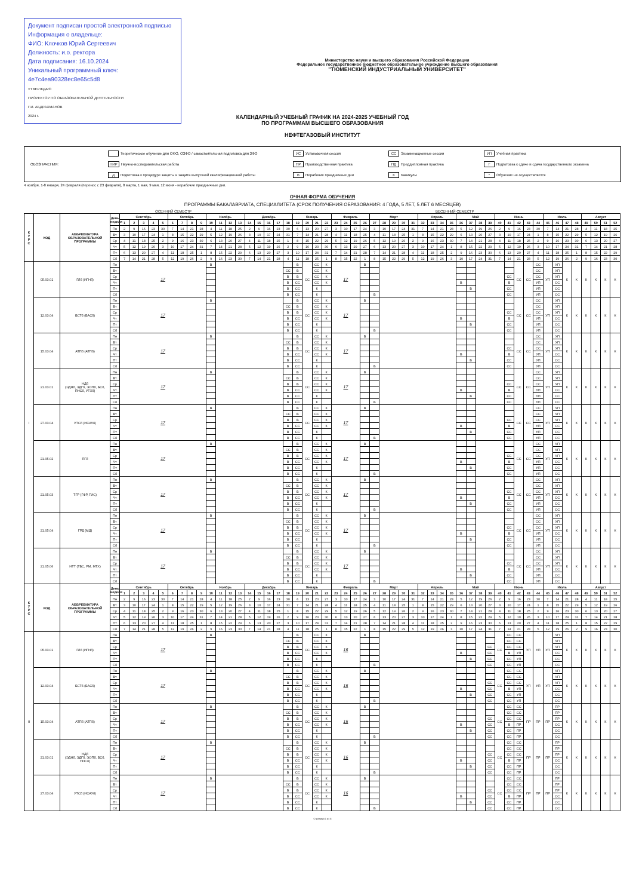Документ подписан простой электронной подписью
Информация о владельце:
ФИО: Клочков Юрий Сергеевич
Должность: и.о. ректора
Дата подписания: 16.10.2024
Уникальный программный ключ:
4e7c4ea90328ec8e65c5d8
УТВЕРЖДАЮ
ПРОРЕКТОР ПО ОБРАЗОВАТЕЛЬНОЙ ДЕЯТЕЛЬНОСТИ
Г.И. АБДРАХМАНОВ
2024 г.
Министерство науки и высшего образования Российской Федерации
Федеральное государственное бюджетное образовательное учреждение высшего образования
"ТЮМЕНСКИЙ ИНДУСТРИАЛЬНЫЙ УНИВЕРСИТЕТ"
КАЛЕНДАРНЫЙ УЧЕБНЫЙ ГРАФИК НА 2024-2025 УЧЕБНЫЙ ГОД
ПО ПРОГРАММАМ ВЫСШЕГО ОБРАЗОВАНИЯ
НЕФТЕГАЗОВЫЙ ИНСТИТУТ
Теоретическое обучение для ОФО, ОЗФО / самостоятельная подготовка для ЗФО
УС Установочная сессия
СС Экзаменационные сессии
УП Учебная практика
ОБОЗНАЧЕНИЯ:
НИР Научно-исследовательская работа
ПР Производственная практика
ПД Преддипломная практика
Г Подготовка к сдаче и сдача государственного экзамена
Д Подготовка к процедуре защиты и защита выпускной квалификационной работы
В Нерабочие праздничные дни
К Каникулы
* Обучение не осуществляется
4 ноября, 1-8 января, 24 февраля (перенос с 23 февраля), 8 марта, 1 мая, 9 мая, 12 июня - нерабочие праздничные дни.
ОЧНАЯ ФОРМА ОБУЧЕНИЯ
ПРОГРАММЫ БАКАЛАВРИАТА, СПЕЦИАЛИТЕТА (СРОК ПОЛУЧЕНИЯ ОБРАЗОВАНИЯ: 4 ГОДА, 5 ЛЕТ, 5 ЛЕТ 6 МЕСЯЦЕВ)
ОСЕННИЙ СЕМЕСТР ВЕСЕННИЙ СЕМЕСТР
| К У Р С | КОД | АББРЕВИАТУРА ОБРАЗОВАТЕЛЬНОЙ ПРОГРАММЫ | День недели | Сентябрь | | | | | Октябрь | | | | Ноябрь | | | | Декабрь | | | | | Январь | | | | Февраль | | | | Март | | | | | Апрель | | | | Май | | | | Июнь | | | | | Июль | | | | Август | | | |
| --- | --- | --- | --- | --- | --- | --- | --- | --- | --- | --- | --- | --- | --- | --- | --- | --- | --- | --- | --- | --- | --- | --- | --- | --- | --- | --- | --- | --- | --- | --- | --- | --- | --- | --- | --- | --- | --- | --- | --- | --- | --- | --- | --- | --- | --- | --- | --- | --- | --- | --- | --- | --- | --- | --- | --- |
| | | | | 1 | 2 | 3 | 4 | 5 | 6 | 7 | 8 | 9 | 10 | 11 | 12 | 13 | 14 | 15 | 16 | 17 | 18 | 19 | 20 | 21 | 22 | 23 | 24 | 25 | 26 | 27 | 28 | 29 | 30 | 31 | 32 | 33 | 34 | 35 | 36 | 37 | 38 | 39 | 40 | 41 | 42 | 43 | 44 | 45 | 46 | 47 | 48 | 49 | 50 | 51 | 52 |
| | | | Пн | 2 | 9 | 16 | 23 | 30 | 7 | 14 | 21 | 28 | 4 | 11 | 18 | 25 | 2 | 9 | 16 | 23 | 30 | 6 | 13 | 20 | 27 | 3 | 10 | 17 | 24 | 3 | 10 | 17 | 24 | 31 | 7 | 14 | 21 | 28 | 5 | 12 | 19 | 26 | 2 | 9 | 16 | 23 | 30 | 7 | 14 | 21 | 28 | 4 | 11 | 18 | 25 |
| | | | Вт | 3 | 10 | 17 | 24 | 1 | 8 | 15 | 22 | 29 | 5 | 12 | 19 | 26 | 3 | 10 | 17 | 24 | 31 | 7 | 14 | 21 | 28 | 4 | 11 | 18 | 25 | 4 | 11 | 18 | 25 | 1 | 8 | 15 | 22 | 29 | 6 | 13 | 20 | 27 | 3 | 10 | 17 | 24 | 1 | 8 | 15 | 22 | 29 | 5 | 12 | 19 | 26 |
| | | | Ср | 4 | 11 | 18 | 25 | 2 | 9 | 16 | 23 | 30 | 6 | 13 | 20 | 27 | 4 | 11 | 18 | 25 | 1 | 8 | 15 | 22 | 29 | 5 | 12 | 19 | 26 | 5 | 12 | 19 | 26 | 2 | 9 | 16 | 23 | 30 | 7 | 14 | 21 | 28 | 4 | 11 | 18 | 25 | 2 | 9 | 16 | 23 | 30 | 6 | 13 | 20 | 27 |
| | | | Чт | 5 | 12 | 19 | 26 | 3 | 10 | 17 | 24 | 31 | 7 | 14 | 21 | 28 | 5 | 12 | 19 | 26 | 2 | 9 | 16 | 23 | 30 | 6 | 13 | 20 | 27 | 6 | 13 | 20 | 27 | 3 | 10 | 17 | 24 | 1 | 8 | 15 | 22 | 29 | 5 | 12 | 19 | 26 | 3 | 10 | 17 | 24 | 31 | 7 | 14 | 21 | 28 |
| | | | Пт | 6 | 13 | 20 | 27 | 4 | 11 | 18 | 25 | 1 | 8 | 15 | 22 | 29 | 6 | 13 | 20 | 27 | 3 | 10 | 17 | 24 | 31 | 7 | 14 | 21 | 28 | 7 | 14 | 21 | 28 | 4 | 11 | 18 | 25 | 2 | 9 | 16 | 23 | 30 | 6 | 13 | 20 | 27 | 4 | 11 | 18 | 25 | 1 | 8 | 15 | 22 | 29 |
| | | | Сб | 7 | 14 | 21 | 28 | 5 | 12 | 19 | 26 | 2 | 9 | 16 | 23 | 30 | 7 | 14 | 21 | 28 | 4 | 11 | 18 | 25 | 1 | 8 | 15 | 22 | 1 | 8 | 15 | 22 | 29 | 5 | 12 | 19 | 26 | 3 | 10 | 17 | 24 | 31 | 7 | 14 | 21 | 28 | 5 | 12 | 19 | 26 | 2 | 9 | 16 | 23 | 30 |
| I | 05.03.01 | ГЛб (ИГНб) | Пн | 17 | | | | | | | | | В | | | | | | | | | В | СС | СС | К | 17 | | | В | | | | | | | | | | | | | | | | СС | СС | СС | УП | УП | К | К | К | К | К | К |
| | | | Вт | | | | | | | | | | | | | | | | | | СС | В | | СС | К | | | | | | | | | | | | | | | | | | | | | | СС | | УП | | | | | | |
| | | | Ср | | | | | | | | | | | | | | | | | | В | В | | СС | К | | | | | | | | | | | | | | | | | | | СС | | | СС | | УП | | | | | | |
| | | | Чт | | | | | | | | | | | | | | | | | | В | СС | | СС | К | | | | | | | | | | | | | | В | | | | | В | | | УП | | СС | | | | | | |
| | | | Пт | | | | | | | | | | | | | | | | | | В | СС | | К | | | | | | | | | | | | | | | | В | | | | СС | | | УП | | СС | | | | | | |
| | | | Сб | | | | | | | | | | | | | | | | | | В | СС | | К | | | | | | В | | | | | | | | | | | | | | СС | | | УП | | СС | | | | | | |
| | 12.03.04 | БСТб (БАСб) | Пн | 17 | | | | | | | | | В | | | | | | | | | В | СС | СС | К | 17 | | | В | | | | | | | | | | | | | | | | СС | СС | СС | УП | УП | К | К | К | К | К | К |
| | | | Вт | | | | | | | | | | | | | | | | | | СС | В | | СС | К | | | | | | | | | | | | | | | | | | | | | | СС | | УП | | | | | | |
| | | | Ср | | | | | | | | | | | | | | | | | | В | В | | СС | К | | | | | | | | | | | | | | | | | | | СС | | | СС | | УП | | | | | | |
| | | | Чт | | | | | | | | | | | | | | | | | | В | СС | | СС | К | | | | | | | | | | | | | | В | | | | | В | | | УП | | СС | | | | | | |
| | | | Пт | | | | | | | | | | | | | | | | | | В | СС | | К | | | | | | | | | | | | | | | | В | | | | СС | | | УП | | СС | | | | | | |
| | | | Сб | | | | | | | | | | | | | | | | | | В | СС | | К | | | | | | В | | | | | | | | | | | | | | СС | | | УП | | СС | | | | | | |
| | 15.03.04 | АТПб (АТПб) | Пн | 17 | | | | | | | | | В | | | | | | | | | В | СС | СС | К | 17 | | | В | | | | | | | | | | | | | | | | СС | СС | СС | УП | УП | К | К | К | К | К | К |
| | | | Вт | | | | | | | | | | | | | | | | | | СС | В | | СС | К | | | | | | | | | | | | | | | | | | | | | | СС | | УП | | | | | | |
| | | | Ср | | | | | | | | | | | | | | | | | | В | В | | СС | К | | | | | | | | | | | | | | | | | | | СС | | | СС | | УП | | | | | | |
| | | | Чт | | | | | | | | | | | | | | | | | | В | СС | | СС | К | | | | | | | | | | | | | | В | | | | | В | | | УП | | СС | | | | | | |
| | | | Пт | | | | | | | | | | | | | | | | | | В | СС | | К | | | | | | | | | | | | | | | | В | | | | СС | | | УП | | СС | | | | | | |
| | | | Сб | | | | | | | | | | | | | | | | | | В | СС | | К | | | | | | В | | | | | | | | | | | | | | СС | | | УП | | СС | | | | | | |
| | 21.03.01 | НДб (ЭДНб, ЭДГб, ЭОПб, БСб, ПНСб, УТХб) | Пн | 17 | | | | | | | | | В | | | | | | | | | В | СС | СС | К | 17 | | | В | | | | | | | | | | | | | | | | СС | СС | СС | УП | УП | К | К | К | К | К | К |
| | | | Вт | | | | | | | | | | | | | | | | | | СС | В | | СС | К | | | | | | | | | | | | | | | | | | | | | | СС | | УП | | | | | | |
| | | | Ср | | | | | | | | | | | | | | | | | | В | В | | СС | К | | | | | | | | | | | | | | | | | | | СС | | | СС | | УП | | | | | | |
| | | | Чт | | | | | | | | | | | | | | | | | | В | СС | | СС | К | | | | | | | | | | | | | | В | | | | | В | | | УП | | СС | | | | | | |
| | | | Пт | | | | | | | | | | | | | | | | | | В | СС | | К | | | | | | | | | | | | | | | | В | | | | СС | | | УП | | СС | | | | | | |
| | | | Сб | | | | | | | | | | | | | | | | | | В | СС | | К | | | | | | В | | | | | | | | | | | | | | СС | | | УП | | СС | | | | | | |
| | 27.03.04 | УТСб (ИСАУб) | Пн | 17 | | | | | | | | | В | | | | | | | | | В | СС | СС | К | 17 | | | В | | | | | | | | | | | | | | | | СС | СС | СС | УП | УП | К | К | К | К | К | К |
| | | | Вт | | | | | | | | | | | | | | | | | | СС | В | | СС | К | | | | | | | | | | | | | | | | | | | | | | СС | | УП | | | | | | |
| | | | Ср | | | | | | | | | | | | | | | | | | В | В | | СС | К | | | | | | | | | | | | | | | | | | | СС | | | СС | | УП | | | | | | |
| | | | Чт | | | | | | | | | | | | | | | | | | В | СС | | СС | К | | | | | | | | | | | | | | В | | | | | В | | | УП | | СС | | | | | | |
| | | | Пт | | | | | | | | | | | | | | | | | | В | СС | | К | | | | | | | | | | | | | | | | В | | | | СС | | | УП | | СС | | | | | | |
| | | | Сб | | | | | | | | | | | | | | | | | | В | СС | | К | | | | | | В | | | | | | | | | | | | | | СС | | | УП | | СС | | | | | | |
| | 21.05.02 | ПГЛ | Пн | 17 | | | | | | | | | В | | | | | | | | | В | СС | СС | К | 17 | | | В | | | | | | | | | | | | | | | | СС | СС | СС | УП | УП | К | К | К | К | К | К |
| | | | Вт | | | | | | | | | | | | | | | | | | СС | В | | СС | К | | | | | | | | | | | | | | | | | | | | | | СС | | УП | | | | | | |
| | | | Ср | | | | | | | | | | | | | | | | | | В | В | | СС | К | | | | | | | | | | | | | | | | | | | СС | | | СС | | УП | | | | | | |
| | | | Чт | | | | | | | | | | | | | | | | | | В | СС | | СС | К | | | | | | | | | | | | | | В | | | | | В | | | УП | | СС | | | | | | |
| | | | Пт | | | | | | | | | | | | | | | | | | В | СС | | К | | | | | | | | | | | | | | | | В | | | | СС | | | УП | | СС | | | | | | |
| | | | Сб | | | | | | | | | | | | | | | | | | В | СС | | К | | | | | | В | | | | | | | | | | | | | | СС | | | УП | | СС | | | | | | |
| | 21.05.03 | ТГР (ГФР, ГИС) | Пн | 17 | | | | | | | | | В | | | | | | | | | В | СС | СС | К | 17 | | | В | | | | | | | | | | | | | | | | СС | СС | СС | УП | УП | К | К | К | К | К | К |
| | | | Вт | | | | | | | | | | | | | | | | | | СС | В | | СС | К | | | | | | | | | | | | | | | | | | | | | | СС | | УП | | | | | | |
| | | | Ср | | | | | | | | | | | | | | | | | | В | В | | СС | К | | | | | | | | | | | | | | | | | | | СС | | | СС | | УП | | | | | | |
| | | | Чт | | | | | | | | | | | | | | | | | | В | СС | | СС | К | | | | | | | | | | | | | | В | | | | | В | | | УП | | СС | | | | | | |
| | | | Пт | | | | | | | | | | | | | | | | | | В | СС | | К | | | | | | | | | | | | | | | | В | | | | СС | | | УП | | СС | | | | | | |
| | | | Сб | | | | | | | | | | | | | | | | | | В | СС | | К | | | | | | В | | | | | | | | | | | | | | СС | | | УП | | СС | | | | | | |
| | 21.05.04 | ГРД (МД) | Пн | 17 | | | | | | | | | В | | | | | | | | | В | СС | СС | К | 17 | | | В | | | | | | | | | | | | | | | | СС | СС | СС | УП | УП | К | К | К | К | К | К |
| | | | Вт | | | | | | | | | | | | | | | | | | СС | В | | СС | К | | | | | | | | | | | | | | | | | | | | | | СС | | УП | | | | | | |
| | | | Ср | | | | | | | | | | | | | | | | | | В | В | | СС | К | | | | | | | | | | | | | | | | | | | СС | | | СС | | УП | | | | | | |
| | | | Чт | | | | | | | | | | | | | | | | | | В | СС | | СС | К | | | | | | | | | | | | | | В | | | | | В | | | УП | | СС | | | | | | |
| | | | Пт | | | | | | | | | | | | | | | | | | В | СС | | К | | | | | | | | | | | | | | | | В | | | | СС | | | УП | | СС | | | | | | |
| | | | Сб | | | | | | | | | | | | | | | | | | В | СС | | К | | | | | | В | | | | | | | | | | | | | | СС | | | УП | | СС | | | | | | |
| | 21.05.06 | НТТ (ТБС, РМ, МТХ) | Пн | 17 | | | | | | | | | В | | | | | | | | | В | СС | СС | К | 17 | | | В | | | | | | | | | | | | | | | | СС | СС | СС | УП | УП | К | К | К | К | К | К |
| | | | Вт | | | | | | | | | | | | | | | | | | СС | В | | СС | К | | | | | | | | | | | | | | | | | | | | | | СС | | УП | | | | | | |
| | | | Ср | | | | | | | | | | | | | | | | | | В | В | | СС | К | | | | | | | | | | | | | | | | | | | СС | | | СС | | УП | | | | | | |
| | | | Чт | | | | | | | | | | | | | | | | | | В | СС | | СС | К | | | | | | | | | | | | | | В | | | | | В | | | УП | | СС | | | | | | |
| | | | Пт | | | | | | | | | | | | | | | | | | В | СС | | К | | | | | | | | | | | | | | | | В | | | | СС | | | УП | | СС | | | | | | |
| | | | Сб | | | | | | | | | | | | | | | | | | В | СС | | К | | | | | | В | | | | | | | | | | | | | | СС | | | УП | | СС | | | | | | |
| К У Р С | КОД | АББРЕВИАТУРА ОБРАЗОВАТЕЛЬНОЙ ПРОГРАММЫ | День недели | Сентябрь | | | | | Октябрь | | | | Ноябрь | | | | Декабрь | | | | | Январь | | | | Февраль | | | | Март | | | | | Апрель | | | | Май | | | | Июнь | | | | | Июль | | | | Август | | | |
| | | | | 1 | 2 | 3 | 4 | 5 | 6 | 7 | 8 | 9 | 10 | 11 | 12 | 13 | 14 | 15 | 16 | 17 | 18 | 19 | 20 | 21 | 22 | 23 | 24 | 25 | 26 | 27 | 28 | 29 | 30 | 31 | 32 | 33 | 34 | 35 | 36 | 37 | 38 | 39 | 40 | 41 | 42 | 43 | 44 | 45 | 46 | 47 | 48 | 49 | 50 | 51 | 52 |
| | | | Пн | 2 | 9 | 16 | 23 | 30 | 7 | 14 | 21 | 28 | 4 | 11 | 18 | 25 | 2 | 9 | 16 | 23 | 30 | 6 | 13 | 20 | 27 | 3 | 10 | 17 | 24 | 3 | 10 | 17 | 24 | 31 | 7 | 14 | 21 | 28 | 5 | 12 | 19 | 26 | 2 | 9 | 16 | 23 | 30 | 7 | 14 | 21 | 28 | 4 | 11 | 18 | 25 |
| | | | Вт | 3 | 10 | 17 | 24 | 1 | 8 | 15 | 22 | 29 | 5 | 12 | 19 | 26 | 3 | 10 | 17 | 24 | 31 | 7 | 14 | 21 | 28 | 4 | 11 | 18 | 25 | 4 | 11 | 18 | 25 | 1 | 8 | 15 | 22 | 29 | 6 | 13 | 20 | 27 | 3 | 10 | 17 | 24 | 1 | 8 | 15 | 22 | 29 | 5 | 12 | 19 | 26 |
| | | | Ср | 4 | 11 | 18 | 25 | 2 | 9 | 16 | 23 | 30 | 6 | 13 | 20 | 27 | 4 | 11 | 18 | 25 | 1 | 8 | 15 | 22 | 29 | 5 | 12 | 19 | 26 | 5 | 12 | 19 | 26 | 2 | 9 | 16 | 23 | 30 | 7 | 14 | 21 | 28 | 4 | 11 | 18 | 25 | 2 | 9 | 16 | 23 | 30 | 6 | 13 | 20 | 27 |
| | | | Чт | 5 | 12 | 19 | 26 | 3 | 10 | 17 | 24 | 31 | 7 | 14 | 21 | 28 | 5 | 12 | 19 | 26 | 2 | 9 | 16 | 23 | 30 | 6 | 13 | 20 | 27 | 6 | 13 | 20 | 27 | 3 | 10 | 17 | 24 | 1 | 8 | 15 | 22 | 29 | 5 | 12 | 19 | 26 | 3 | 10 | 17 | 24 | 31 | 7 | 14 | 21 | 28 |
| | | | Пт | 6 | 13 | 20 | 27 | 4 | 11 | 18 | 25 | 1 | 8 | 15 | 22 | 29 | 6 | 13 | 20 | 27 | 3 | 10 | 17 | 24 | 31 | 7 | 14 | 21 | 28 | 7 | 14 | 21 | 28 | 4 | 11 | 18 | 25 | 2 | 9 | 16 | 23 | 30 | 6 | 13 | 20 | 27 | 4 | 11 | 18 | 25 | 1 | 8 | 15 | 22 | 29 |
| | | | Сб | 7 | 14 | 21 | 28 | 5 | 12 | 19 | 26 | 2 | 9 | 16 | 23 | 30 | 7 | 14 | 21 | 28 | 4 | 11 | 18 | 25 | 1 | 8 | 15 | 22 | 1 | 8 | 15 | 22 | 29 | 5 | 12 | 19 | 26 | 3 | 10 | 17 | 24 | 31 | 7 | 14 | 21 | 28 | 5 | 12 | 19 | 26 | 2 | 9 | 16 | 23 | 30 |
| II | 05.03.01 | ГЛб (ИГНб) | Пн | 17 | | | | | | | | | В | | | | | | | | | В | СС | СС | К | 16 | | | В | | | | | | | | | | | | | | СС | СС | СС | УП | УП | УП | УП | К | К | К | К | К | К |
| | | | Вт | | | | | | | | | | | | | | | | | | СС | В | | СС | К | | | | | | | | | | | | | | | | | | | СС | СС | | | | УП | | | | | | |
| | | | Ср | | | | | | | | | | | | | | | | | | В | В | | СС | К | | | | | | | | | | | | | | | | | СС | | СС | СС | | | | УП | | | | | | |
| | | | Чт | | | | | | | | | | | | | | | | | | В | СС | | СС | К | | | | | | | | | | | | | | В | | | СС | | В | УП | | | | СС | | | | | | |
| | | | Пт | | | | | | | | | | | | | | | | | | В | СС | | К | | | | | | | | | | | | | | | | В | | СС | | СС | УП | | | | СС | | | | | | |
| | | | Сб | | | | | | | | | | | | | | | | | | В | СС | | К | | | | | | В | | | | | | | | | | | | СС | | СС | УП | | | | СС | | | | | | |
| | 12.03.04 | БСТб (БАСб) | Пн | 17 | | | | | | | | | В | | | | | | | | | В | СС | СС | К | 16 | | | В | | | | | | | | | | | | | | СС | СС | СС | УП | УП | УП | УП | К | К | К | К | К | К |
| | | | Вт | | | | | | | | | | | | | | | | | | СС | В | | СС | К | | | | | | | | | | | | | | | | | | | СС | СС | | | | УП | | | | | | |
| | | | Ср | | | | | | | | | | | | | | | | | | В | В | | СС | К | | | | | | | | | | | | | | | | | СС | | СС | СС | | | | УП | | | | | | |
| | | | Чт | | | | | | | | | | | | | | | | | | В | СС | | СС | К | | | | | | | | | | | | | | В | | | СС | | В | УП | | | | СС | | | | | | |
| | | | Пт | | | | | | | | | | | | | | | | | | В | СС | | К | | | | | | | | | | | | | | | | В | | СС | | СС | УП | | | | СС | | | | | | |
| | | | Сб | | | | | | | | | | | | | | | | | | В | СС | | К | | | | | | В | | | | | | | | | | | | СС | | СС | УП | | | | СС | | | | | | |
| | 15.03.04 | АТПб (АТПб) | Пн | 17 | | | | | | | | | В | | | | | | | | | В | СС | СС | К | 16 | | | В | | | | | | | | | | | | | | СС | СС | СС | ПР | ПР | ПР | ПР | К | К | К | К | К | К |
| | | | Вт | | | | | | | | | | | | | | | | | | СС | В | | СС | К | | | | | | | | | | | | | | | | | | | СС | СС | | | | ПР | | | | | | |
| | | | Ср | | | | | | | | | | | | | | | | | | В | В | | СС | К | | | | | | | | | | | | | | | | | СС | | СС | СС | | | | ПР | | | | | | |
| | | | Чт | | | | | | | | | | | | | | | | | | В | СС | | СС | К | | | | | | | | | | | | | | В | | | СС | | В | ПР | | | | СС | | | | | | |
| | | | Пт | | | | | | | | | | | | | | | | | | В | СС | | К | | | | | | | | | | | | | | | | В | | СС | | СС | ПР | | | | СС | | | | | | |
| | | | Сб | | | | | | | | | | | | | | | | | | В | СС | | К | | | | | | В | | | | | | | | | | | | СС | | СС | ПР | | | | СС | | | | | | |
| | 21.03.01 | НДб (ЭДНб, ЭДГб, ЭОПб, БСб, ПНСб) | Пн | 17 | | | | | | | | | В | | | | | | | | | В | СС | СС | К | 16 | | | В | | | | | | | | | | | | | | СС | СС | СС | ПР | ПР | ПР | ПР | К | К | К | К | К | К |
| | | | Вт | | | | | | | | | | | | | | | | | | СС | В | | СС | К | | | | | | | | | | | | | | | | | | | СС | СС | | | | ПР | | | | | | |
| | | | Ср | | | | | | | | | | | | | | | | | | В | В | | СС | К | | | | | | | | | | | | | | | | | СС | | СС | СС | | | | ПР | | | | | | |
| | | | Чт | | | | | | | | | | | | | | | | | | В | СС | | СС | К | | | | | | | | | | | | | | В | | | СС | | В | ПР | | | | СС | | | | | | |
| | | | Пт | | | | | | | | | | | | | | | | | | В | СС | | К | | | | | | | | | | | | | | | | В | | СС | | СС | ПР | | | | СС | | | | | | |
| | | | Сб | | | | | | | | | | | | | | | | | | В | СС | | К | | | | | | В | | | | | | | | | | | | СС | | СС | ПР | | | | СС | | | | | | |
| | 27.03.04 | УТСб (ИСАУб) | Пн | 17 | | | | | | | | | В | | | | | | | | | В | СС | СС | К | 16 | | | В | | | | | | | | | | | | | | СС | СС | СС | ПР | ПР | ПР | ПР | К | К | К | К | К | К |
| | | | Вт | | | | | | | | | | | | | | | | | | СС | В | | СС | К | | | | | | | | | | | | | | | | | | | СС | СС | | | | ПР | | | | | | |
| | | | Ср | | | | | | | | | | | | | | | | | | В | В | | СС | К | | | | | | | | | | | | | | | | | СС | | СС | СС | | | | ПР | | | | | | |
| | | | Чт | | | | | | | | | | | | | | | | | | В | СС | | СС | К | | | | | | | | | | | | | | В | | | СС | | В | ПР | | | | СС | | | | | | |
| | | | Пт | | | | | | | | | | | | | | | | | | В | СС | | К | | | | | | | | | | | | | | | | В | | СС | | СС | ПР | | | | СС | | | | | | |
| | | | Сб | | | | | | | | | | | | | | | | | | В | СС | | К | | | | | | В | | | | | | | | | | | | СС | | СС | ПР | | | | СС | | | | | | |
Страница 1 из 5